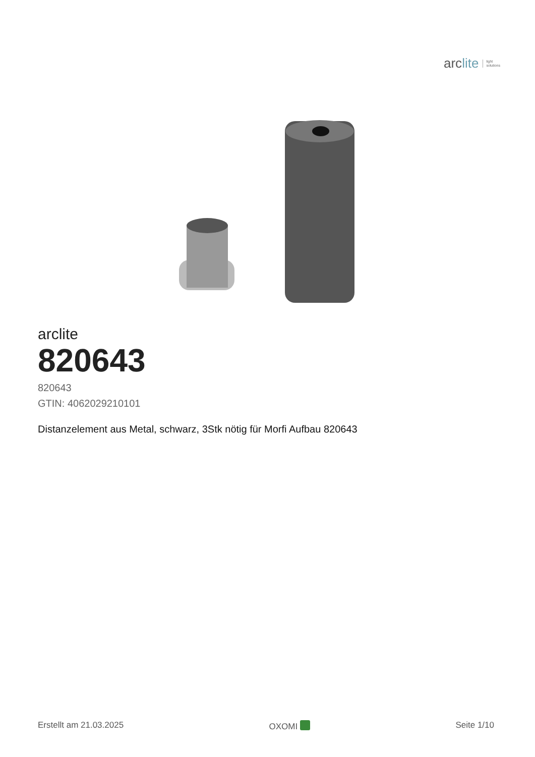arclite light
solutions
arclite
820643
820643
GTIN: 4062029210101
Distanzelement aus Metal, schwarz, 3Stk nötig für Morfi Aufbau 820643
Erstellt am 21.03.2025 OXOMI Seite 1/10